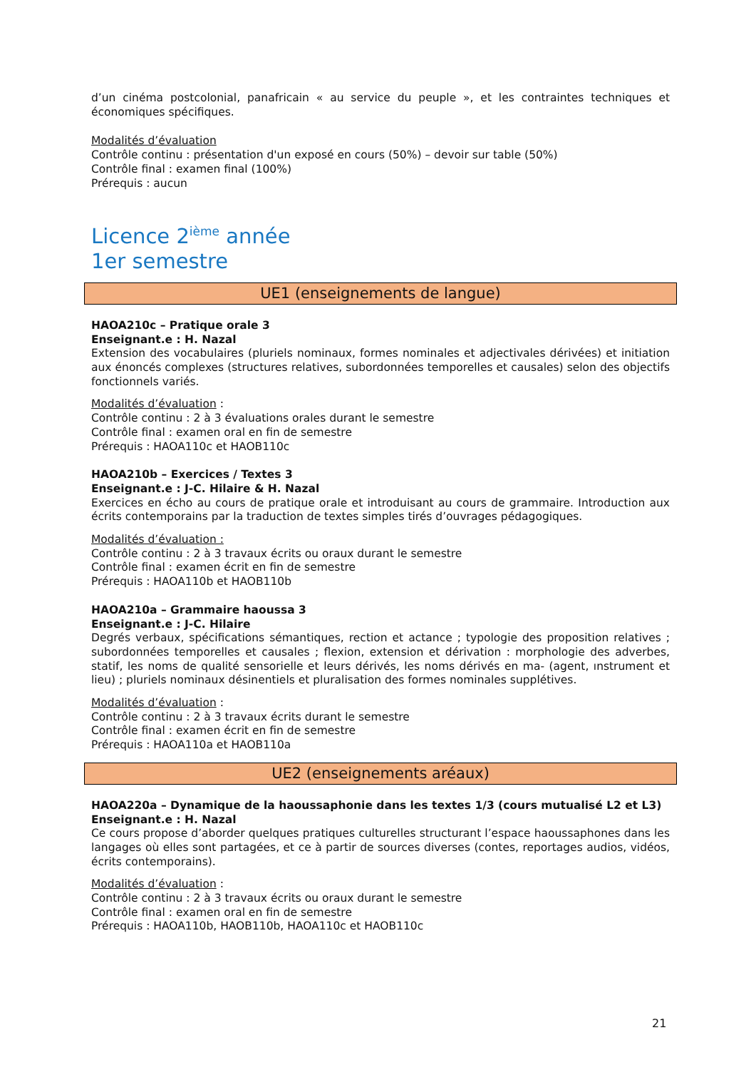d’un cinéma postcolonial, panafricain « au service du peuple », et les contraintes techniques et économiques spécifiques.
Modalités d’évaluation
Contrôle continu : présentation d'un exposé en cours (50%) – devoir sur table (50%)
Contrôle final : examen final (100%)
Prérequis : aucun
Licence 2<sup>ième</sup> année
1er semestre
UE1 (enseignements de langue)
HAOA210c – Pratique orale 3
Enseignant.e : H. Nazal
Extension des vocabulaires (pluriels nominaux, formes nominales et adjectivales dérivées) et initiation aux énoncés complexes (structures relatives, subordonnées temporelles et causales) selon des objectifs fonctionnels variés.
Modalités d’évaluation :
Contrôle continu : 2 à 3 évaluations orales durant le semestre
Contrôle final : examen oral en fin de semestre
Prérequis : HAOA110c et HAOB110c
HAOA210b – Exercices / Textes 3
Enseignant.e : J-C. Hilaire & H. Nazal
Exercices en écho au cours de pratique orale et introduisant au cours de grammaire. Introduction aux écrits contemporains par la traduction de textes simples tirés d’ouvrages pédagogiques.
Modalités d’évaluation :
Contrôle continu : 2 à 3 travaux écrits ou oraux durant le semestre
Contrôle final : examen écrit en fin de semestre
Prérequis : HAOA110b et HAOB110b
HAOA210a – Grammaire haoussa 3
Enseignant.e : J-C. Hilaire
Degrés verbaux, spécifications sémantiques, rection et actance ; typologie des proposition relatives ; subordonnées temporelles et causales ; flexion, extension et dérivation : morphologie des adverbes, statif, les noms de qualité sensorielle et leurs dérivés, les noms dérivés en ma- (agent, ınstrument et lieu) ; pluriels nominaux désinentiels et pluralisation des formes nominales supplétives.
Modalités d’évaluation :
Contrôle continu : 2 à 3 travaux écrits durant le semestre
Contrôle final : examen écrit en fin de semestre
Prérequis : HAOA110a et HAOB110a
UE2 (enseignements aréaux)
HAOA220a – Dynamique de la haoussaphonie dans les textes 1/3 (cours mutualisé L2 et L3)
Enseignant.e : H. Nazal
Ce cours propose d’aborder quelques pratiques culturelles structurant l’espace haoussaphones dans les langages où elles sont partagées, et ce à partir de sources diverses (contes, reportages audios, vidéos, écrits contemporains).
Modalités d’évaluation :
Contrôle continu : 2 à 3 travaux écrits ou oraux durant le semestre
Contrôle final : examen oral en fin de semestre
Prérequis : HAOA110b, HAOB110b, HAOA110c et HAOB110c
21